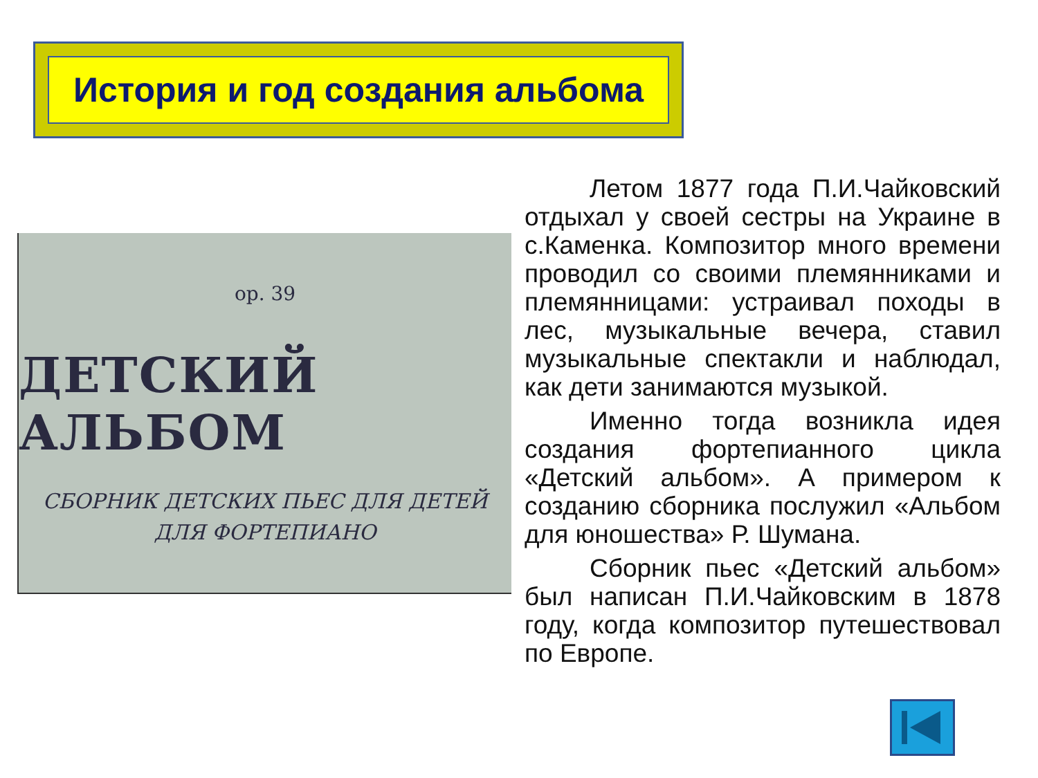История и год создания альбома
op. 39
ДЕТСКИЙ АЛЬБОМ
СБОРНИК ДЕТСКИХ ПЬЕС ДЛЯ ДЕТЕЙ
ДЛЯ ФОРТЕПИАНО
Летом 1877 года П.И.Чайковский отдыхал у своей сестры на Украине в с.Каменка. Композитор много времени проводил со своими племянниками и племянницами: устраивал походы в лес, музыкальные вечера, ставил музыкальные спектакли и наблюдал, как дети занимаются музыкой.
Именно тогда возникла идея создания фортепианного цикла «Детский альбом». А примером к созданию сборника послужил «Альбом для юношества» Р. Шумана.
Сборник пьес «Детский альбом» был написан П.И.Чайковским в 1878 году, когда композитор путешествовал по Европе.